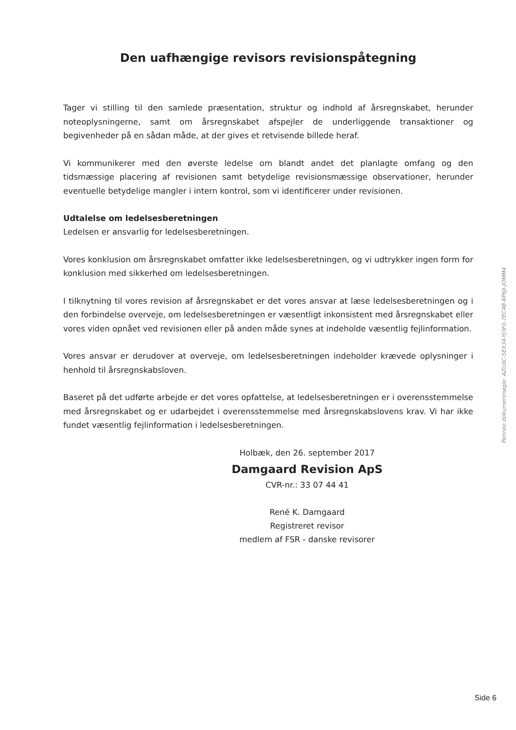Den uafhængige revisors revisionspåtegning
Tager vi stilling til den samlede præsentation, struktur og indhold af årsregnskabet, herunder noteoplysningerne, samt om årsregnskabet afspejler de underliggende transaktioner og begivenheder på en sådan måde, at der gives et retvisende billede heraf.
Vi kommunikerer med den øverste ledelse om blandt andet det planlagte omfang og den tidsmæssige placering af revisionen samt betydelige revisionsmæssige observationer, herunder eventuelle betydelige mangler i intern kontrol, som vi identificerer under revisionen.
Udtalelse om ledelsesberetningen
Ledelsen er ansvarlig for ledelsesberetningen.
Vores konklusion om årsregnskabet omfatter ikke ledelsesberetningen, og vi udtrykker ingen form for konklusion med sikkerhed om ledelsesberetningen.
I tilknytning til vores revision af årsregnskabet er det vores ansvar at læse ledelsesberetningen og i den forbindelse overveje, om ledelsesberetningen er væsentligt inkonsistent med årsregnskabet eller vores viden opnået ved revisionen eller på anden måde synes at indeholde væsentlig fejlinformation.
Vores ansvar er derudover at overveje, om ledelsesberetningen indeholder krævede oplysninger i henhold til årsregnskabsloven.
Baseret på det udførte arbejde er det vores opfattelse, at ledelsesberetningen er i overensstemmelse med årsregnskabet og er udarbejdet i overensstemmelse med årsregnskabslovens krav. Vi har ikke fundet væsentlig fejlinformation i ledelsesberetningen.
Holbæk, den 26. september 2017
Damgaard Revision ApS
CVR-nr.: 33 07 44 41
René K. Damgaard
Registreret revisor
medlem af FSR - danske revisorer
Penneo dokumentnøgle: AZUXC-5EX34-YJ3F0-7EC4B-KP6JI-JOMM4
Side 6